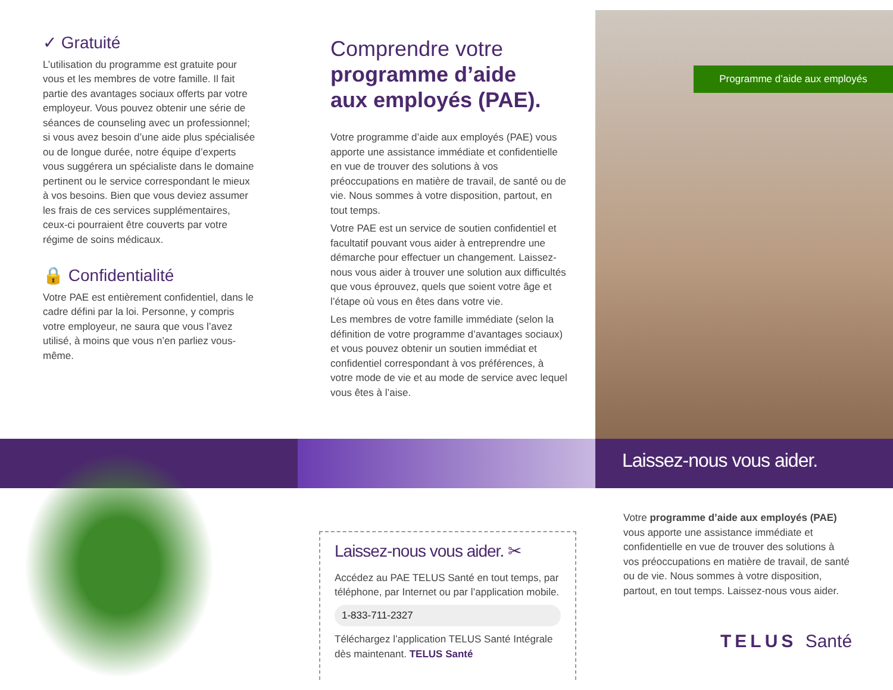✓ Gratuité
L’utilisation du programme est gratuite pour vous et les membres de votre famille. Il fait partie des avantages sociaux offerts par votre employeur. Vous pouvez obtenir une série de séances de counseling avec un professionnel; si vous avez besoin d’une aide plus spécialisée ou de longue durée, notre équipe d’experts vous suggérera un spécialiste dans le domaine pertinent ou le service correspondant le mieux à vos besoins. Bien que vous deviez assumer les frais de ces services supplémentaires, ceux-ci pourraient être couverts par votre régime de soins médicaux.
🔒 Confidentialité
Votre PAE est entièrement confidentiel, dans le cadre défini par la loi. Personne, y compris votre employeur, ne saura que vous l’avez utilisé, à moins que vous n’en parliez vous-même.
Comprendre votre
programme d’aide
aux employés (PAE).
Votre programme d’aide aux employés (PAE) vous apporte une assistance immédiate et confidentielle en vue de trouver des solutions à vos préoccupations en matière de travail, de santé ou de vie. Nous sommes à votre disposition, partout, en tout temps.
Votre PAE est un service de soutien confidentiel et facultatif pouvant vous aider à entreprendre une démarche pour effectuer un changement. Laissez-nous vous aider à trouver une solution aux difficultés que vous éprouvez, quels que soient votre âge et l’étape où vous en êtes dans votre vie.
Les membres de votre famille immédiate (selon la définition de votre programme d’avantages sociaux) et vous pouvez obtenir un soutien immédiat et confidentiel correspondant à vos préférences, à votre mode de vie et au mode de service avec lequel vous êtes à l’aise.
Programme d’aide aux employés
Laissez-nous vous aider.
Laissez-nous vous aider. ✂
Accédez au PAE TELUS Santé en tout temps, par téléphone, par Internet ou par l’application mobile.
1-833-711-2327
Téléchargez l’application TELUS Santé Intégrale dès maintenant. TELUS Santé
Votre programme d’aide aux employés (PAE) vous apporte une assistance immédiate et confidentielle en vue de trouver des solutions à vos préoccupations en matière de travail, de santé ou de vie. Nous sommes à votre disposition, partout, en tout temps. Laissez-nous vous aider.
TELUS Santé